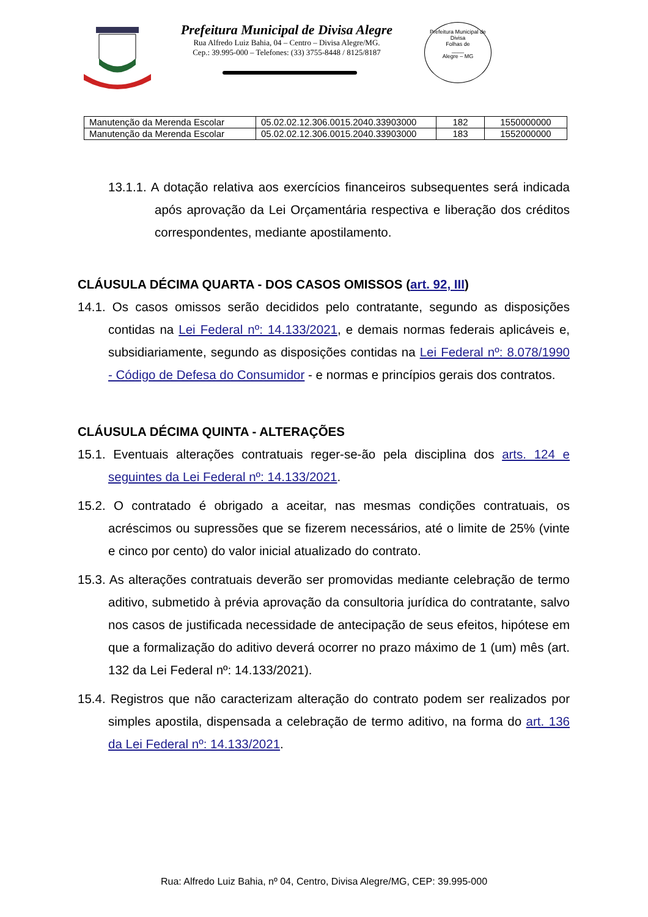Prefeitura Municipal de Divisa Alegre
Rua Alfredo Luiz Bahia, 04 – Centro – Divisa Alegre/MG.
Cep.: 39.995-000 – Telefones: (33) 3755-8448 / 8125/8187
Prefeitura Municipal de Divisa
Folhas de
____
Alegre – MG
| Manutenção da Merenda Escolar | 05.02.02.12.306.0015.2040.33903000 | 182 | 1550000000 |
| Manutenção da Merenda Escolar | 05.02.02.12.306.0015.2040.33903000 | 183 | 1552000000 |
13.1.1. A dotação relativa aos exercícios financeiros subsequentes será indicada após aprovação da Lei Orçamentária respectiva e liberação dos créditos correspondentes, mediante apostilamento.
CLÁUSULA DÉCIMA QUARTA - DOS CASOS OMISSOS (art. 92, III)
14.1. Os casos omissos serão decididos pelo contratante, segundo as disposições contidas na Lei Federal nº: 14.133/2021, e demais normas federais aplicáveis e, subsidiariamente, segundo as disposições contidas na Lei Federal nº: 8.078/1990 - Código de Defesa do Consumidor - e normas e princípios gerais dos contratos.
CLÁUSULA DÉCIMA QUINTA - ALTERAÇÕES
15.1. Eventuais alterações contratuais reger-se-ão pela disciplina dos arts. 124 e seguintes da Lei Federal nº: 14.133/2021.
15.2. O contratado é obrigado a aceitar, nas mesmas condições contratuais, os acréscimos ou supressões que se fizerem necessários, até o limite de 25% (vinte e cinco por cento) do valor inicial atualizado do contrato.
15.3. As alterações contratuais deverão ser promovidas mediante celebração de termo aditivo, submetido à prévia aprovação da consultoria jurídica do contratante, salvo nos casos de justificada necessidade de antecipação de seus efeitos, hipótese em que a formalização do aditivo deverá ocorrer no prazo máximo de 1 (um) mês (art. 132 da Lei Federal nº: 14.133/2021).
15.4. Registros que não caracterizam alteração do contrato podem ser realizados por simples apostila, dispensada a celebração de termo aditivo, na forma do art. 136 da Lei Federal nº: 14.133/2021.
Rua: Alfredo Luiz Bahia, nº 04, Centro, Divisa Alegre/MG, CEP: 39.995-000